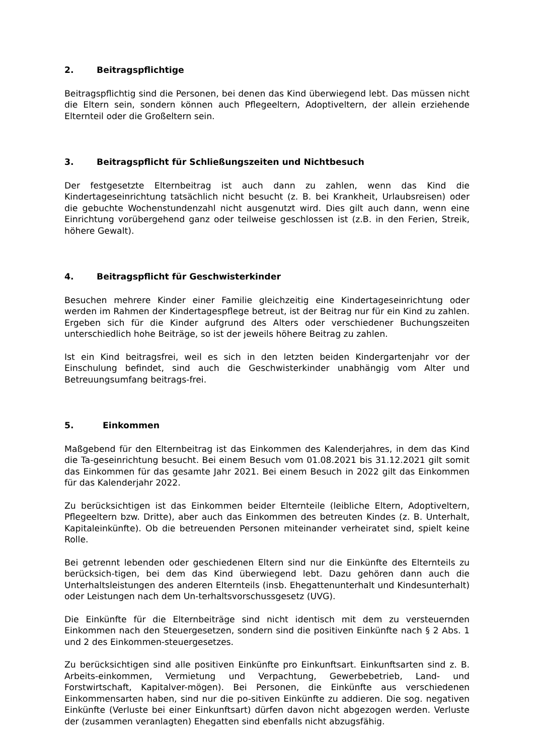2. Beitragspflichtige
Beitragspflichtig sind die Personen, bei denen das Kind überwiegend lebt. Das müssen nicht die Eltern sein, sondern können auch Pflegeeltern, Adoptiveltern, der allein erziehende Elternteil oder die Großeltern sein.
3. Beitragspflicht für Schließungszeiten und Nichtbesuch
Der festgesetzte Elternbeitrag ist auch dann zu zahlen, wenn das Kind die Kindertageseinrichtung tatsächlich nicht besucht (z. B. bei Krankheit, Urlaubsreisen) oder die gebuchte Wochenstundenzahl nicht ausgenutzt wird. Dies gilt auch dann, wenn eine Einrichtung vorübergehend ganz oder teilweise geschlossen ist (z.B. in den Ferien, Streik, höhere Gewalt).
4. Beitragspflicht für Geschwisterkinder
Besuchen mehrere Kinder einer Familie gleichzeitig eine Kindertageseinrichtung oder werden im Rahmen der Kindertagespflege betreut, ist der Beitrag nur für ein Kind zu zahlen. Ergeben sich für die Kinder aufgrund des Alters oder verschiedener Buchungszeiten unterschiedlich hohe Beiträge, so ist der jeweils höhere Beitrag zu zahlen.
Ist ein Kind beitragsfrei, weil es sich in den letzten beiden Kindergartenjahr vor der Einschulung befindet, sind auch die Geschwisterkinder unabhängig vom Alter und Betreuungsumfang beitrags-frei.
5. Einkommen
Maßgebend für den Elternbeitrag ist das Einkommen des Kalenderjahres, in dem das Kind die Ta-geseinrichtung besucht. Bei einem Besuch vom 01.08.2021 bis 31.12.2021 gilt somit das Einkommen für das gesamte Jahr 2021. Bei einem Besuch in 2022 gilt das Einkommen für das Kalenderjahr 2022.
Zu berücksichtigen ist das Einkommen beider Elternteile (leibliche Eltern, Adoptiveltern, Pflegeeltern bzw. Dritte), aber auch das Einkommen des betreuten Kindes (z. B. Unterhalt, Kapitaleinkünfte). Ob die betreuenden Personen miteinander verheiratet sind, spielt keine Rolle.
Bei getrennt lebenden oder geschiedenen Eltern sind nur die Einkünfte des Elternteils zu berücksich-tigen, bei dem das Kind überwiegend lebt. Dazu gehören dann auch die Unterhaltsleistungen des anderen Elternteils (insb. Ehegattenunterhalt und Kindesunterhalt) oder Leistungen nach dem Un-terhaltsvorschussgesetz (UVG).
Die Einkünfte für die Elternbeiträge sind nicht identisch mit dem zu versteuernden Einkommen nach den Steuergesetzen, sondern sind die positiven Einkünfte nach § 2 Abs. 1 und 2 des Einkommen-steuergesetzes.
Zu berücksichtigen sind alle positiven Einkünfte pro Einkunftsart. Einkunftsarten sind z. B. Arbeits-einkommen, Vermietung und Verpachtung, Gewerbebetrieb, Land- und Forstwirtschaft, Kapitalver-mögen). Bei Personen, die Einkünfte aus verschiedenen Einkommensarten haben, sind nur die po-sitiven Einkünfte zu addieren. Die sog. negativen Einkünfte (Verluste bei einer Einkunftsart) dürfen davon nicht abgezogen werden. Verluste der (zusammen veranlagten) Ehegatten sind ebenfalls nicht abzugsfähig.